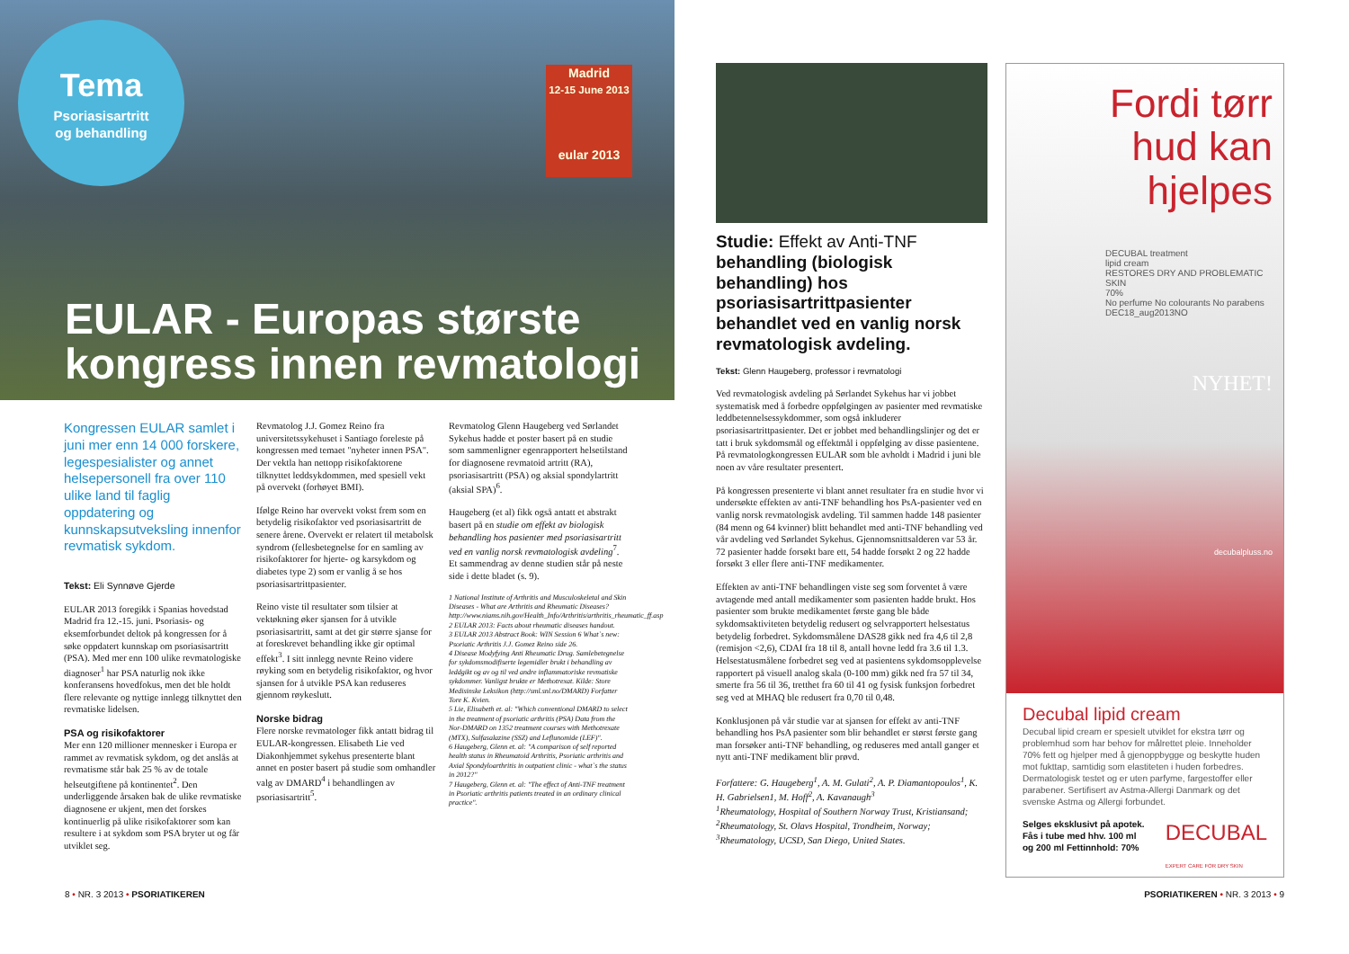Tema
Psoriasisartritt
og behandling
Madrid
12-15 June 2013
eular 2013
EULAR - Europas største
kongress innen revmatologi
Kongressen EULAR samlet i juni mer enn 14 000 forskere, legespesialister og annet helsepersonell fra over 110 ulike land til faglig oppdatering og kunnskapsutveksling innenfor revmatisk sykdom.
Tekst: Eli Synnøve Gjerde
EULAR 2013 foregikk i Spanias hovedstad Madrid fra 12.-15. juni. Psoriasis- og eksemforbundet deltok på kongressen for å søke oppdatert kunnskap om psoriasisartritt (PSA). Med mer enn 100 ulike revmatologiske diagnoser<sup>1</sup> har PSA naturlig nok ikke konferansens hovedfokus, men det ble holdt flere relevante og nyttige innlegg tilknyttet den revmatiske lidelsen.
PSA og risikofaktorer
Mer enn 120 millioner mennesker i Europa er rammet av revmatisk sykdom, og det anslås at revmatisme står bak 25 % av de totale helseutgiftene på kontinentet<sup>2</sup>. Den underliggende årsaken bak de ulike revmatiske diagnosene er ukjent, men det forskes kontinuerlig på ulike risikofaktorer som kan resultere i at sykdom som PSA bryter ut og får utviklet seg.
Revmatolog J.J. Gomez Reino fra universitetssykehuset i Santiago foreleste på kongressen med temaet "nyheter innen PSA". Der vektla han nettopp risikofaktorene tilknyttet leddsykdommen, med spesiell vekt på overvekt (forhøyet BMI).
Ifølge Reino har overvekt vokst frem som en betydelig risikofaktor ved psoriasisartritt de senere årene. Overvekt er relatert til metabolsk syndrom (fellesbetegnelse for en samling av risikofaktorer for hjerte- og karsykdom og diabetes type 2) som er vanlig å se hos psoriasisartrittpasienter.
Reino viste til resultater som tilsier at vektøkning øker sjansen for å utvikle psoriasisartritt, samt at det gir større sjanse for at foreskrevet behandling ikke gir optimal effekt<sup>3</sup>. I sitt innlegg nevnte Reino videre røyking som en betydelig risikofaktor, og hvor sjansen for å utvikle PSA kan reduseres gjennom røykeslutt.
Norske bidrag
Flere norske revmatologer fikk antatt bidrag til EULAR-kongressen. Elisabeth Lie ved Diakonhjemmet sykehus presenterte blant annet en poster basert på studie som omhandler valg av DMARD<sup>4</sup> i behandlingen av psoriasisartritt<sup>5</sup>.
Revmatolog Glenn Haugeberg ved Sørlandet Sykehus hadde et poster basert på en studie som sammenligner egenrapportert helsetilstand for diagnosene revmatoid artritt (RA), psoriasisartritt (PSA) og aksial spondylartritt (aksial SPA)<sup>6</sup>.
Haugeberg (et al) fikk også antatt et abstrakt basert på en studie om effekt av biologisk behandling hos pasienter med psoriasisartritt ved en vanlig norsk revmatologisk avdeling<sup>7</sup>. Et sammendrag av denne studien står på neste side i dette bladet (s. 9).
1 National Institute of Arthritis and Musculoskeletal and Skin Diseases - What are Arthritis and Rheumatic Diseases? http://www.niams.nih.gov/Health_Info/Arthritis/arthritis_rheumatic_ff.asp
2 EULAR 2013: Facts about rheumatic diseases handout.
3 EULAR 2013 Abstract Book: WIN Session 6 What`s new: Psoriatic Arthritis J.J. Gomez Reino side 26.
4 Disease Modyfying Anti Rheumatic Drug. Samlebetegnelse for sykdomsmodifiserte legemidler brukt i behandling av leddgikt og av og til ved andre inflammatoriske revmatiske sykdommer. Vanligst brukte er Methotrexat. Kilde: Store Medisinske Leksikon (http://sml.snl.no/DMARD) Forfatter Tore K. Kvien.
5 Lie, Elisabeth et. al: "Which conventional DMARD to select in the treatment of psoriatic arthritis (PSA) Data from the Nor-DMARD on 1352 treatment courses with Methotrexate (MTX), Sulfasalazine (SSZ) and Leflunomide (LEF)".
6 Haugeberg, Glenn et. al: "A comparison of self reported health status in Rheumatoid Arthritis, Psoriatic arthritis and Axial Spondyloarthritis in outpatient clinic - what`s the status in 2012?"
7 Haugeberg, Glenn et. al: "The effect of Anti-TNF treatment in Psoriatic arthritis patients treated in an ordinary clinical practice".
Studie: Effekt av Anti-TNF behandling (biologisk behandling) hos psoriasisartrittpasienter behandlet ved en vanlig norsk revmatologisk avdeling.
Tekst: Glenn Haugeberg, professor i revmatologi
Ved revmatologisk avdeling på Sørlandet Sykehus har vi jobbet systematisk med å forbedre oppfølgingen av pasienter med revmatiske leddbetennelsessykdommer, som også inkluderer psoriasisartrittpasienter. Det er jobbet med behandlingslinjer og det er tatt i bruk sykdomsmål og effektmål i oppfølging av disse pasientene. På revmatologkongressen EULAR som ble avholdt i Madrid i juni ble noen av våre resultater presentert.
På kongressen presenterte vi blant annet resultater fra en studie hvor vi undersøkte effekten av anti-TNF behandling hos PsA-pasienter ved en vanlig norsk revmatologisk avdeling. Til sammen hadde 148 pasienter (84 menn og 64 kvinner) blitt behandlet med anti-TNF behandling ved vår avdeling ved Sørlandet Sykehus. Gjennomsnittsalderen var 53 år. 72 pasienter hadde forsøkt bare ett, 54 hadde forsøkt 2 og 22 hadde forsøkt 3 eller flere anti-TNF medikamenter.
Effekten av anti-TNF behandlingen viste seg som forventet å være avtagende med antall medikamenter som pasienten hadde brukt. Hos pasienter som brukte medikamentet første gang ble både sykdomsaktiviteten betydelig redusert og selvrapportert helsestatus betydelig forbedret. Sykdomsmålene DAS28 gikk ned fra 4,6 til 2,8 (remisjon <2,6), CDAI fra 18 til 8, antall hovne ledd fra 3.6 til 1.3. Helsestatusmålene forbedret seg ved at pasientens sykdomsopplevelse rapportert på visuell analog skala (0-100 mm) gikk ned fra 57 til 34, smerte fra 56 til 36, tretthet fra 60 til 41 og fysisk funksjon forbedret seg ved at MHAQ ble redusert fra 0,70 til 0,48.
Konklusjonen på vår studie var at sjansen for effekt av anti-TNF behandling hos PsA pasienter som blir behandlet er størst første gang man forsøker anti-TNF behandling, og reduseres med antall ganger et nytt anti-TNF medikament blir prøvd.
Forfattere: G. Haugeberg<sup>1</sup>, A. M. Gulati<sup>2</sup>, A. P. Diamantopoulos<sup>1</sup>, K. H. Gabrielsen1, M. Hoff<sup>2</sup>, A. Kavanaugh<sup>3</sup>
<sup>1</sup> Rheumatology, Hospital of Southern Norway Trust, Kristiansand; <sup>2</sup>Rheumatology, St. Olavs Hospital, Trondheim, Norway; <sup>3</sup>Rheumatology, UCSD, San Diego, United States.
Fordi tørr
hud kan
hjelpes
DECUBAL treatment
lipid cream
RESTORES DRY AND PROBLEMATIC SKIN
70%
No perfume No colourants No parabens
DEC18_aug2013NO
NYHET!
decubalpluss.no
Decubal lipid cream
Decubal lipid cream er spesielt utviklet for ekstra tørr og problemhud som har behov for målrettet pleie. Inneholder 70% fett og hjelper med å gjenoppbygge og beskytte huden mot fukttap, samtidig som elastiteten i huden forbedres. Dermatologisk testet og er uten parfyme, fargestoffer eller parabener. Sertifisert av Astma-Allergi Danmark og det svenske Astma og Allergi forbundet.
Selges eksklusivt på apotek.
Fås i tube med hhv. 100 ml
og 200 ml Fettinnhold: 70% DECUBAL
EXPERT CARE FOR DRY SKIN
8 • NR. 3 2013 • PSORIATIKEREN PSORIATIKEREN • NR. 3 2013 • 9